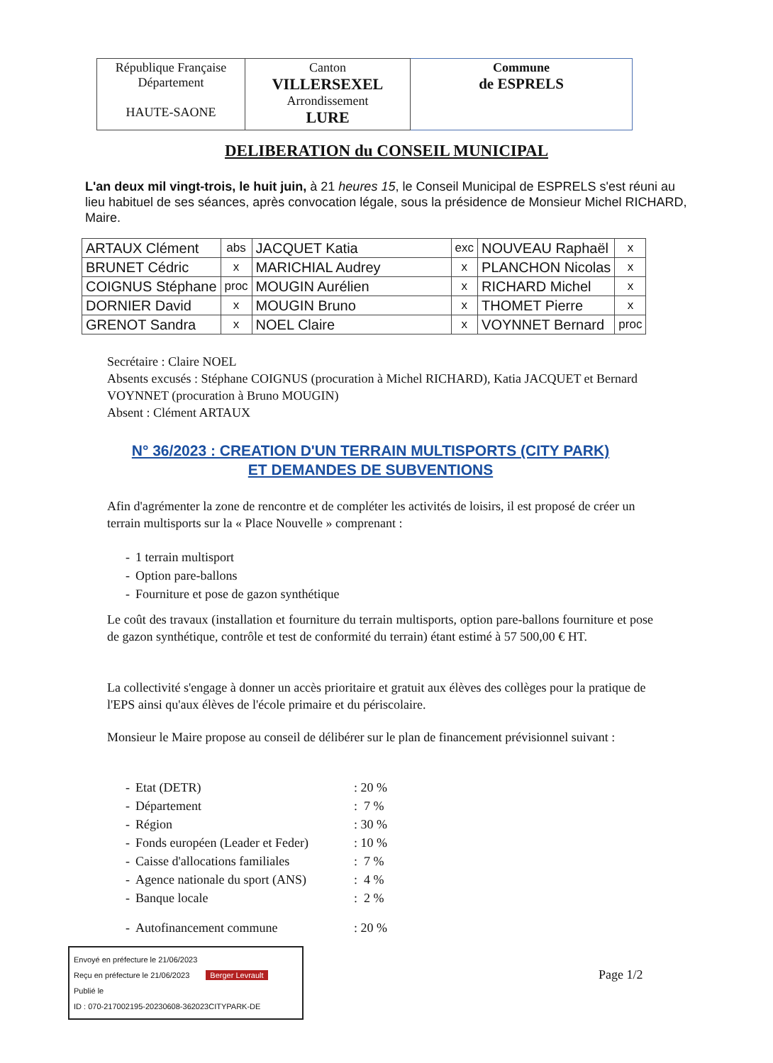| République Française Département HAUTE-SAONE | Canton VILLERSEXEL Arrondissement LURE | Commune de ESPRELS |
DELIBERATION du CONSEIL MUNICIPAL
L'an deux mil vingt-trois, le huit juin, à 21 heures 15, le Conseil Municipal de ESPRELS s'est réuni au lieu habituel de ses séances, après convocation légale, sous la présidence de Monsieur Michel RICHARD, Maire.
| ARTAUX Clément | abs | JACQUET Katia | exc | NOUVEAU Raphaël | x |
| BRUNET Cédric | x | MARICHIAL Audrey | x | PLANCHON Nicolas | x |
| COIGNUS Stéphane | proc | MOUGIN Aurélien | x | RICHARD Michel | x |
| DORNIER David | x | MOUGIN Bruno | x | THOMET Pierre | x |
| GRENOT Sandra | x | NOEL Claire | x | VOYNNET Bernard | proc |
Secrétaire : Claire NOEL
Absents excusés : Stéphane COIGNUS (procuration à Michel RICHARD), Katia JACQUET et Bernard VOYNNET (procuration à Bruno MOUGIN)
Absent : Clément ARTAUX
N° 36/2023 : CREATION D'UN TERRAIN MULTISPORTS (CITY PARK)
ET DEMANDES DE SUBVENTIONS
Afin d'agrémenter la zone de rencontre et de compléter les activités de loisirs, il est proposé de créer un terrain multisports sur la « Place Nouvelle » comprenant :
| - | 1 terrain multisport |
| - | Option pare-ballons |
| - | Fourniture et pose de gazon synthétique |
Le coût des travaux (installation et fourniture du terrain multisports, option pare-ballons fourniture et pose de gazon synthétique, contrôle et test de conformité du terrain) étant estimé à 57 500,00 € HT.
La collectivité s'engage à donner un accès prioritaire et gratuit aux élèves des collèges pour la pratique de l'EPS ainsi qu'aux élèves de l'école primaire et du périscolaire.
Monsieur le Maire propose au conseil de délibérer sur le plan de financement prévisionnel suivant :
| - | Etat (DETR) | : 20 % |
| - | Département | : 7 % |
| - | Région | : 30 % |
| - | Fonds européen (Leader et Feder) | : 10 % |
| - | Caisse d'allocations familiales | : 7 % |
| - | Agence nationale du sport (ANS) | : 4 % |
| - | Banque locale | : 2 % |
| - | Autofinancement commune | : 20 % |
Envoyé en préfecture le 21/06/2023
Reçu en préfecture le 21/06/2023 Berger Levrault
Publié le
ID : 070-217002195-20230608-362023CITYPARK-DE
Page 1/2